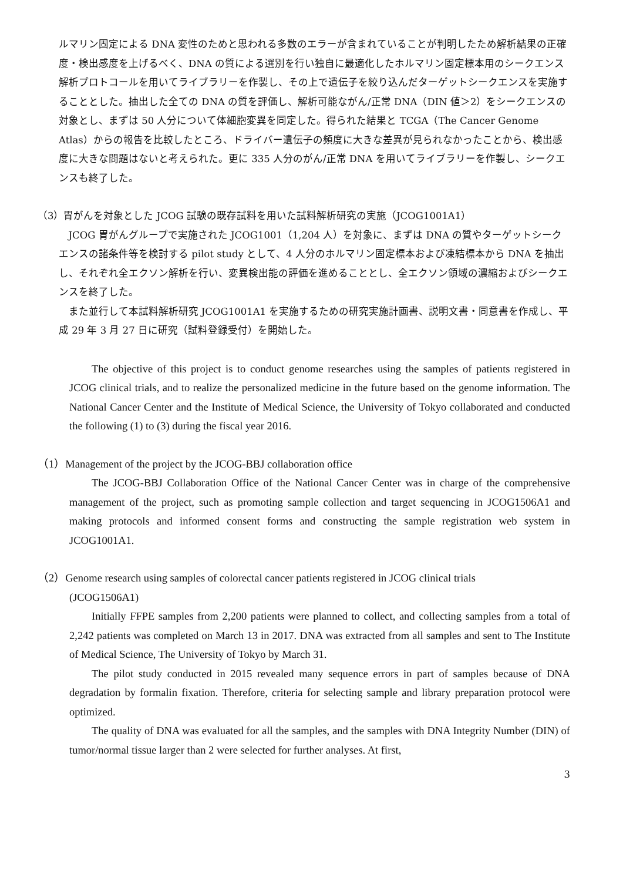ルマリン固定による DNA 変性のためと思われる多数のエラーが含まれていることが判明したため解析結果の正確度・検出感度を上げるべく、DNA の質による選別を行い独自に最適化したホルマリン固定標本用のシークエンス解析プロトコールを用いてライブラリーを作製し、その上で遺伝子を絞り込んだターゲットシークエンスを実施することとした。抽出した全ての DNA の質を評価し、解析可能ながん/正常 DNA（DIN 値＞2）をシークエンスの対象とし、まずは 50 人分について体細胞変異を同定した。得られた結果と TCGA（The Cancer Genome Atlas）からの報告を比較したところ、ドライバー遺伝子の頻度に大きな差異が見られなかったことから、検出感度に大きな問題はないと考えられた。更に 335 人分のがん/正常 DNA を用いてライブラリーを作製し、シークエンスも終了した。
（3）胃がんを対象とした JCOG 試験の既存試料を用いた試料解析研究の実施（JCOG1001A1）
JCOG 胃がんグループで実施された JCOG1001（1,204 人）を対象に、まずは DNA の質やターゲットシークエンスの諸条件等を検討する pilot study として、4 人分のホルマリン固定標本および凍結標本から DNA を抽出し、それぞれ全エクソン解析を行い、変異検出能の評価を進めることとし、全エクソン領域の濃縮およびシークエンスを終了した。
また並行して本試料解析研究 JCOG1001A1 を実施するための研究実施計画書、説明文書・同意書を作成し、平成 29 年 3 月 27 日に研究（試料登録受付）を開始した。
The objective of this project is to conduct genome researches using the samples of patients registered in JCOG clinical trials, and to realize the personalized medicine in the future based on the genome information. The National Cancer Center and the Institute of Medical Science, the University of Tokyo collaborated and conducted the following (1) to (3) during the fiscal year 2016.
（1）Management of the project by the JCOG-BBJ collaboration office
The JCOG-BBJ Collaboration Office of the National Cancer Center was in charge of the comprehensive management of the project, such as promoting sample collection and target sequencing in JCOG1506A1 and making protocols and informed consent forms and constructing the sample registration web system in JCOG1001A1.
（2）Genome research using samples of colorectal cancer patients registered in JCOG clinical trials
(JCOG1506A1)
Initially FFPE samples from 2,200 patients were planned to collect, and collecting samples from a total of 2,242 patients was completed on March 13 in 2017. DNA was extracted from all samples and sent to The Institute of Medical Science, The University of Tokyo by March 31.
The pilot study conducted in 2015 revealed many sequence errors in part of samples because of DNA degradation by formalin fixation. Therefore, criteria for selecting sample and library preparation protocol were optimized.
The quality of DNA was evaluated for all the samples, and the samples with DNA Integrity Number (DIN) of tumor/normal tissue larger than 2 were selected for further analyses. At first,
3